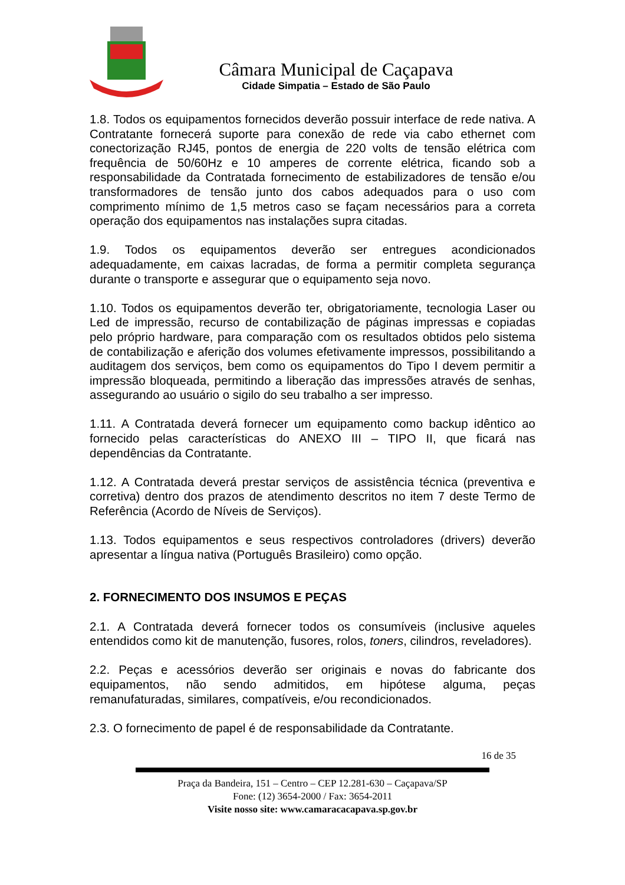Câmara Municipal de Caçapava
Cidade Simpatia – Estado de São Paulo
1.8. Todos os equipamentos fornecidos deverão possuir interface de rede nativa. A Contratante fornecerá suporte para conexão de rede via cabo ethernet com conectorização RJ45, pontos de energia de 220 volts de tensão elétrica com frequência de 50/60Hz e 10 amperes de corrente elétrica, ficando sob a responsabilidade da Contratada fornecimento de estabilizadores de tensão e/ou transformadores de tensão junto dos cabos adequados para o uso com comprimento mínimo de 1,5 metros caso se façam necessários para a correta operação dos equipamentos nas instalações supra citadas.
1.9. Todos os equipamentos deverão ser entregues acondicionados adequadamente, em caixas lacradas, de forma a permitir completa segurança durante o transporte e assegurar que o equipamento seja novo.
1.10. Todos os equipamentos deverão ter, obrigatoriamente, tecnologia Laser ou Led de impressão, recurso de contabilização de páginas impressas e copiadas pelo próprio hardware, para comparação com os resultados obtidos pelo sistema de contabilização e aferição dos volumes efetivamente impressos, possibilitando a auditagem dos serviços, bem como os equipamentos do Tipo I devem permitir a impressão bloqueada, permitindo a liberação das impressões através de senhas, assegurando ao usuário o sigilo do seu trabalho a ser impresso.
1.11. A Contratada deverá fornecer um equipamento como backup idêntico ao fornecido pelas características do ANEXO III – TIPO II, que ficará nas dependências da Contratante.
1.12. A Contratada deverá prestar serviços de assistência técnica (preventiva e corretiva) dentro dos prazos de atendimento descritos no item 7 deste Termo de Referência (Acordo de Níveis de Serviços).
1.13. Todos equipamentos e seus respectivos controladores (drivers) deverão apresentar a língua nativa (Português Brasileiro) como opção.
2. FORNECIMENTO DOS INSUMOS E PEÇAS
2.1. A Contratada deverá fornecer todos os consumíveis (inclusive aqueles entendidos como kit de manutenção, fusores, rolos, toners, cilindros, reveladores).
2.2. Peças e acessórios deverão ser originais e novas do fabricante dos equipamentos, não sendo admitidos, em hipótese alguma, peças remanufaturadas, similares, compatíveis, e/ou recondicionados.
2.3. O fornecimento de papel é de responsabilidade da Contratante.
16 de 35
Praça da Bandeira, 151 – Centro – CEP 12.281-630 – Caçapava/SP
Fone: (12) 3654-2000 / Fax: 3654-2011
Visite nosso site: www.camaracacapava.sp.gov.br